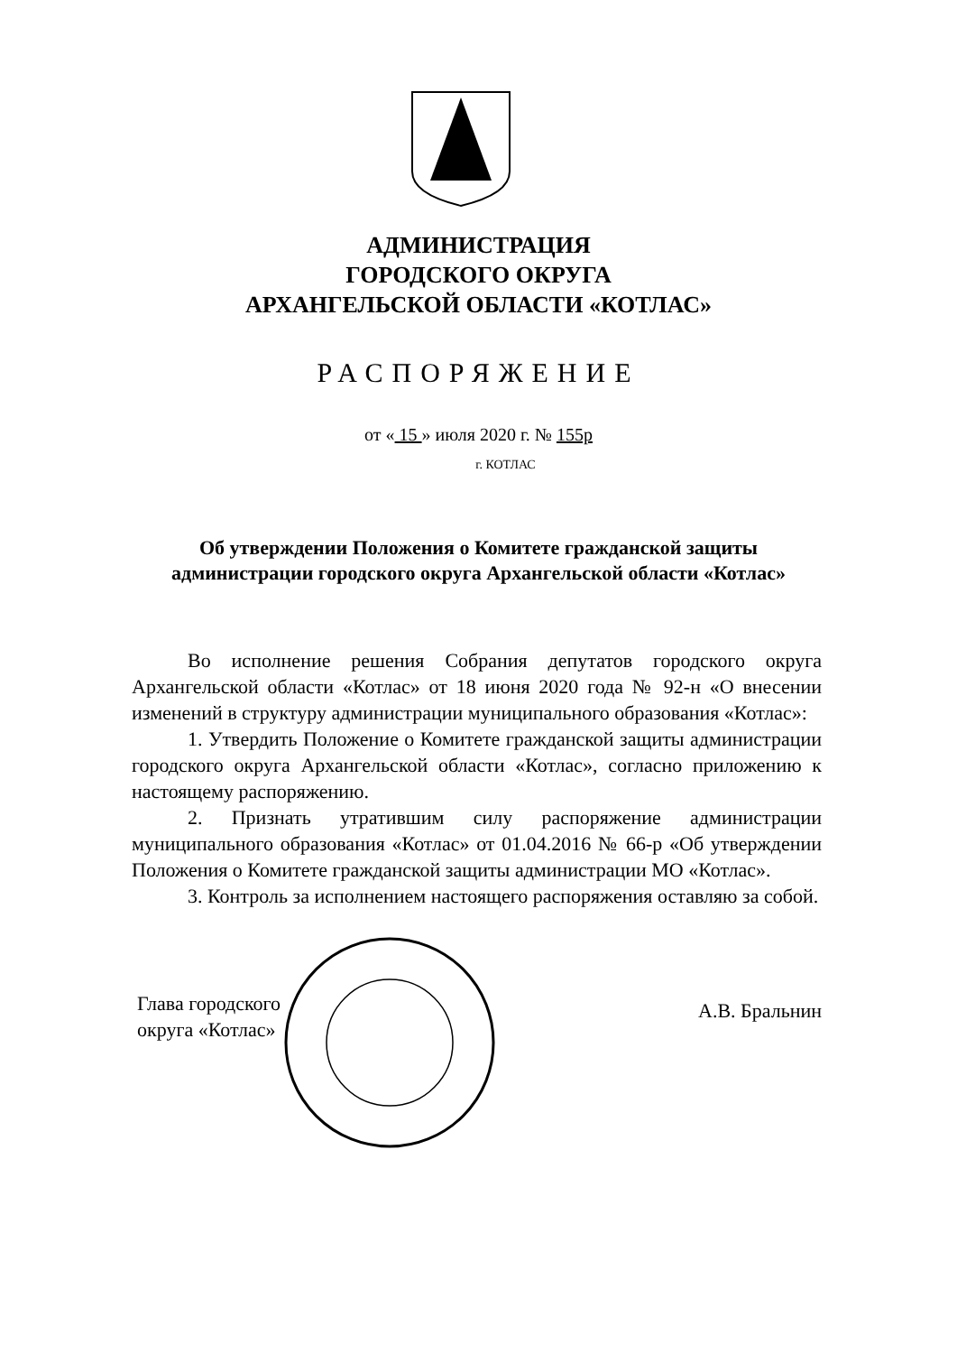АДМИНИСТРАЦИЯ
ГОРОДСКОГО ОКРУГА
АРХАНГЕЛЬСКОЙ ОБЛАСТИ «КОТЛАС»
РАСПОРЯЖЕНИЕ
от « 15 » июля 2020 г. № 155р
г. КОТЛАС
Об утверждении Положения о Комитете гражданской защиты администрации городского округа Архангельской области «Котлас»
Во исполнение решения Собрания депутатов городского округа Архангельской области «Котлас» от 18 июня 2020 года № 92-н «О внесении изменений в структуру администрации муниципального образования «Котлас»:
1. Утвердить Положение о Комитете гражданской защиты администрации городского округа Архангельской области «Котлас», согласно приложению к настоящему распоряжению.
2. Признать утратившим силу распоряжение администрации муниципального образования «Котлас» от 01.04.2016 № 66-р «Об утверждении Положения о Комитете гражданской защиты администрации МО «Котлас».
3. Контроль за исполнением настоящего распоряжения оставляю за собой.
Глава городского
округа «Котлас»
А.В. Бральнин